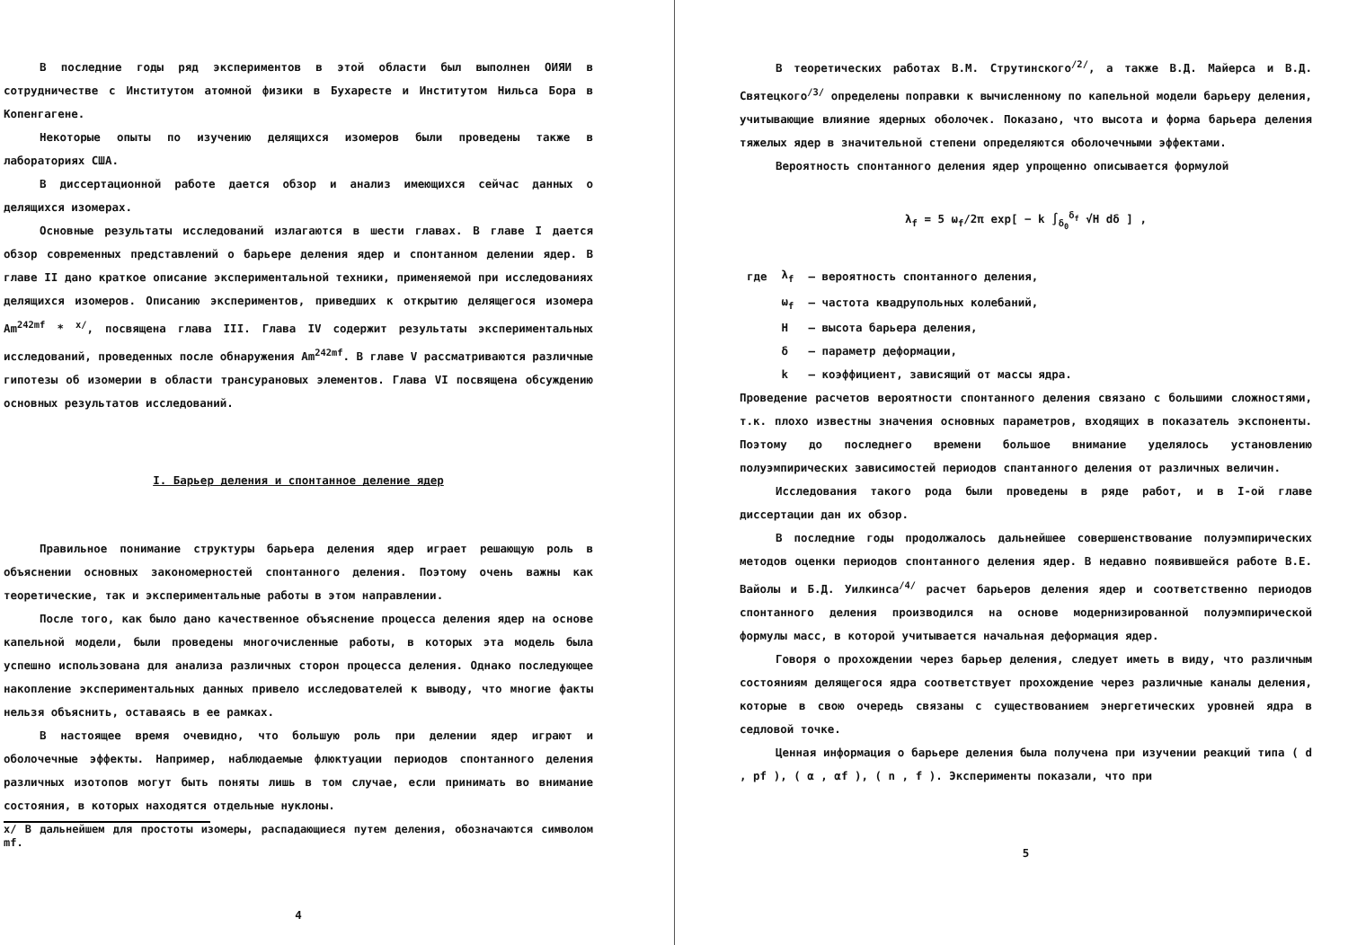В последние годы ряд экспериментов в этой области был выполнен ОИЯИ в сотрудничестве с Институтом атомной физики в Бухаресте и Институтом Нильса Бора в Копенгагене.
Некоторые опыты по изучению делящихся изомеров были проведены также в лабораториях США.
В диссертационной работе дается обзор и анализ имеющихся сейчас данных о делящихся изомерах.
Основные результаты исследований излагаются в шести главах. В главе I дается обзор современных представлений о барьере деления ядер и спонтанном делении ядер. В главе II дано краткое описание экспериментальной техники, применяемой при исследованиях делящихся изомеров. Описанию экспериментов, приведших к открытию делящегося изомера Am<sup>242mf</sup> * <sup>x/</sup>, посвящена глава III. Глава IV содержит результаты экспериментальных исследований, проведенных после обнаружения Am<sup>242mf</sup>. В главе V рассматриваются различные гипотезы об изомерии в области трансурановых элементов. Глава VI посвящена обсуждению основных результатов исследований.
I. Барьер деления и спонтанное деление ядер
Правильное понимание структуры барьера деления ядер играет решающую роль в объяснении основных закономерностей спонтанного деления. Поэтому очень важны как теоретические, так и экспериментальные работы в этом направлении.
После того, как было дано качественное объяснение процесса деления ядер на основе капельной модели, были проведены многочисленные работы, в которых эта модель была успешно использована для анализа различных сторон процесса деления. Однако последующее накопление экспериментальных данных привело исследователей к выводу, что многие факты нельзя объяснить, оставаясь в ее рамках.
В настоящее время очевидно, что большую роль при делении ядер играют и оболочечные эффекты. Например, наблюдаемые флюктуации периодов спонтанного деления различных изотопов могут быть поняты лишь в том случае, если принимать во внимание состояния, в которых находятся отдельные нуклоны.
x/ В дальнейшем для простоты изомеры, распадающиеся путем деления, обозначаются символом mf.
4
В теоретических работах В.М. Струтинского<sup>/2/</sup>, а также В.Д. Майерса и В.Д. Святецкого<sup>/3/</sup> определены поправки к вычисленному по капельной модели барьеру деления, учитывающие влияние ядерных оболочек. Показано, что высота и форма барьера деления тяжелых ядер в значительной степени определяются оболочечными эффектами.
Вероятность спонтанного деления ядер упрощенно описывается формулой
λ<sub>f</sub> = 5 ω<sub>f</sub>/2π exp[ − k ∫<sub>δ<sub>0</sub></sub><sup>δ<sub>f</sub></sup> √H dδ ] ,
| где | λ<sub>f</sub> | – вероятность спонтанного деления, |
| | ω<sub>f</sub> | – частота квадрупольных колебаний, |
| | H | – высота барьера деления, |
| | δ | – параметр деформации, |
| | k | – коэффициент, зависящий от массы ядра. |
Проведение расчетов вероятности спонтанного деления связано с большими сложностями, т.к. плохо известны значения основных параметров, входящих в показатель экспоненты. Поэтому до последнего времени большое внимание уделялось установлению полуэмпирических зависимостей периодов спантанного деления от различных величин.
Исследования такого рода были проведены в ряде работ, и в I-ой главе диссертации дан их обзор.
В последние годы продолжалось дальнейшее совершенствование полуэмпирических методов оценки периодов спонтанного деления ядер. В недавно появившейся работе В.Е. Вайолы и Б.Д. Уилкинса<sup>/4/</sup> расчет барьеров деления ядер и соответственно периодов спонтанного деления производился на основе модернизированной полуэмпирической формулы масс, в которой учитывается начальная деформация ядер.
Говоря о прохождении через барьер деления, следует иметь в виду, что различным состояниям делящегося ядра соответствует прохождение через различные каналы деления, которые в свою очередь связаны с существованием энергетических уровней ядра в седловой точке.
Ценная информация о барьере деления была получена при изучении реакций типа ( d , pf ), ( α , αf ), ( n , f ). Эксперименты показали, что при
5